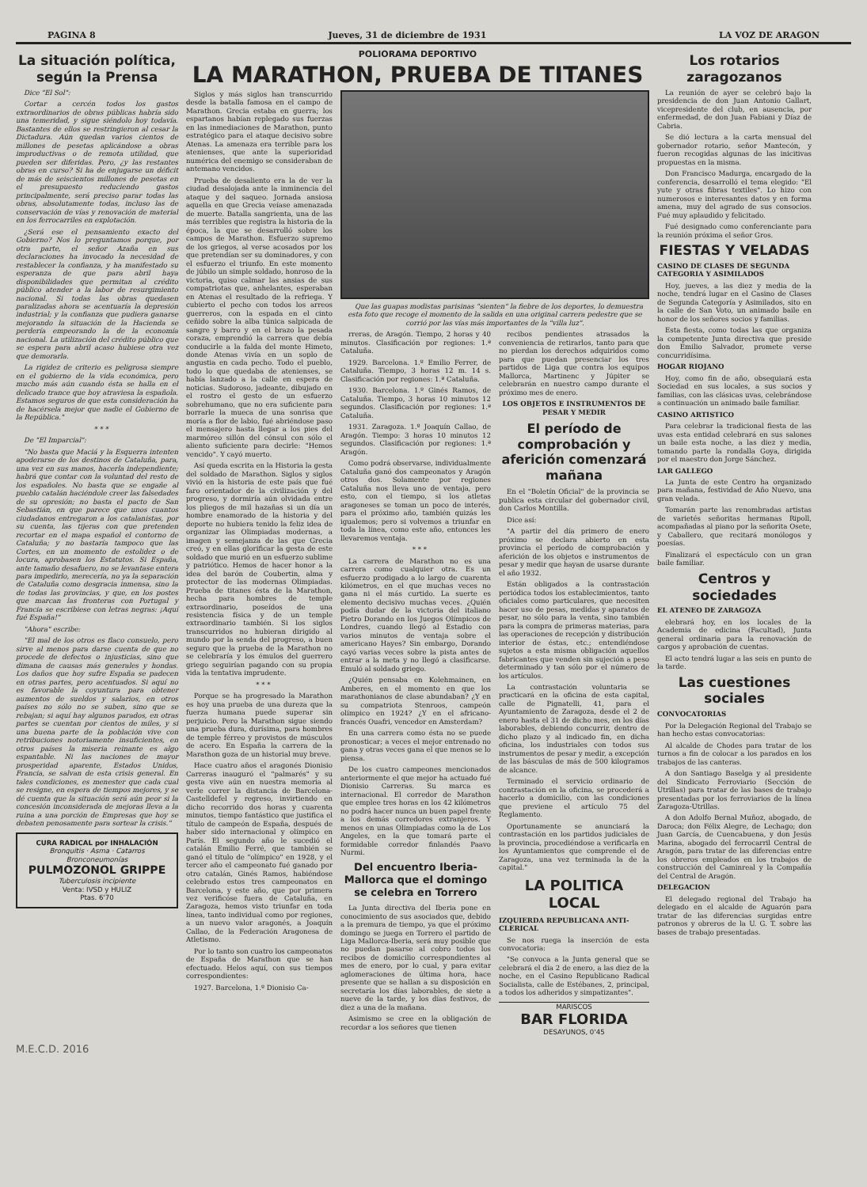PAGINA 8 Jueves, 31 de diciembre de 1931 LA VOZ DE ARAGON
La situación política, según la Prensa
Dice "El Sol":
Cortar a cercén todos los gastos extraordinarios de obras públicas habría sido una temeridad, y sigue siéndolo hoy todavía. Bastantes de ellos se restringieron al cesar la Dictadura. Aún quedan varios cientos de millones de pesetas aplicándose a obras improductivas o de remota utilidad, que pueden ser diferidas. Pero, ¿y las restantes obras en curso? Si ha de enjugarse un déficit de más de seiscientos millones de pesetas en el presupuesto reduciendo gastos principalmente, será preciso parar todas las obras, absolutamente todas, incluso las de conservación de vías y renovación de material en los ferrocarriles en explotación.
¿Será ese el pensamiento exacto del Gobierno? Nos lo preguntamos porque, por otra parte, el señor Azaña en sus declaraciones ha invocado la necesidad de restablecer la confianza, y ha manifestado su esperanza de que para abril haya disponibilidades que permitan al crédito público atender a la labor de resurgimiento nacional. Si todas las obras quedasen paralizadas ahora se acentuaría la depresión industrial; y la confianza que pudiera ganarse mejorando la situación de la Hacienda se perdería empeorando la de la economía nacional. La utilización del crédito público que se espera para abril acaso hubiese otra vez que demorarla.
La rigidez de criterio es peligrosa siempre en el gobierno de la vida económica, pero mucho más aún cuando ésta se halla en el delicado trance que hoy atraviesa la española. Estamos seguros de que esta consideración ha de hacérsela mejor que nadie el Gobierno de la República."
* * *
De "El Imparcial":
"No basta que Maciá y la Esquerra intenten apoderarse de los destinos de Cataluña, para, una vez en sus manos, hacerla independiente; habrá que contar con la voluntad del resto de los españoles. No basta que se engañe al pueblo catalán haciéndole creer las falsedades de su opresión; no basta el pacto de San Sebastián, en que parece que unos cuantos ciudadanos entregaron a los catalanistas, por su cuenta, las tijeras con que pretenden recortar en el mapa español el contorno de Cataluña; y no bastaría tampoco que las Cortes, en un momento de estolidez o de locura, aprobasen los Estatutos. Si España, ante tamaño desafuero, no se levantase entera para impedirlo, merecería, no ya la separación de Cataluña como desgracia inmensa, sino la de todas las provincias, y que, en los postes que marcan las fronteras con Portugal y Francia se escribiese con letras negras: ¡Aquí fué España!"
"Ahora" escribe:
"El mal de los otros es flaco consuelo, pero sirve al menos para darse cuenta de que no procede de defectos o injusticias, sino que dimana de causas más generales y hondas. Los daños que hoy sufre España se padecen en otras partes, pero acentuados. Si aquí no es favorable la coyuntura para obtener aumentos de sueldos y salarios, en otros países no sólo no se suben, sino que se rebajan; si aquí hay algunos parados, en otras partes se cuentan por cientos de miles, y si una buena parte de la población vive con retribuciones notoriamente insuficientes, en otros países la miseria reinante es algo espantable. Ni las naciones de mayor prosperidad aparente, Estados Unidos, Francia, se salvan de esta crisis general. En tales condiciones, es menester que cada cual se resigne, en espera de tiempos mejores, y se dé cuenta que la situación será aún peor si la concesión inconsiderada de mejoras lleva a la ruina a una porción de Empresas que hoy se debaten penosamente para sortear la crisis."
CURA RADICAL por INHALACIÓN
Bronquitis · Asma · Catarros
Bronconeumonías
PULMOZONOL GRIPPE
Tuberculosis incipiente
Venta: IVSD y HULIZ
Ptas. 6'70
POLIORAMA DEPORTIVO
LA MARATHON, PRUEBA DE TITANES
Siglos y más siglos han transcurrido desde la batalla famosa en el campo de Marathon. Grecia estaba en guerra; los espartanos habían replegado sus fuerzas en las inmediaciones de Marathon, punto estratégico para el ataque decisivo sobre Atenas. La amenaza era terrible para los atenienses, que ante la superioridad numérica del enemigo se consideraban de antemano vencidos.
Prueba de desaliento era la de ver la ciudad desalojada ante la inminencia del ataque y del saqueo. Jornada ansiosa aquella en que Grecia veíase amenazada de muerte. Batalla sangrienta, una de las más terribles que registra la historia de la época, la que se desarrolló sobre los campos de Marathon. Esfuerzo supremo de los griegos, al verse acosados por los que pretendían ser su dominadores, y con el esfuerzo el triunfo. En este momento de júbilo un simple soldado, honroso de la victoria, quiso calmar las ansias de sus compatriotas que, anhelantes, esperaban en Atenas el resultado de la refriega. Y cubierto el pecho con todos los arreos guerreros, con la espada en el cinto ceñido sobre la alba túnica salpicada de sangre y barro y en el brazo la pesada coraza, emprendió la carrera que debía conducirle a la falda del monte Himeto, donde Atenas vivía en un soplo de angustia en cada pecho. Todo el pueblo, todo lo que quedaba de atenienses, se había lanzado a la calle en espera de noticias. Sudoroso, jadeante, dibujado en el rostro el gesto de un esfuerzo sobrehumano, que no era suficiente para borrarle la mueca de una sonrisa que moría a flor de labio, fué abriéndose paso el mensajero hasta llegar a los pies del marmóreo sillón del cónsul con sólo el aliento suficiente para decirle: "Hemos vencido". Y cayó muerto.
Así queda escrita en la Historia la gesta del soldado de Marathon. Siglos y siglos vivió en la historia de este país que fué faro orientador de la civilización y del progreso, y dormiría aún olvidada entre los pliegos de mil hazañas si un día un hombre enamorado de la historia y del deporte no hubiera tenido la feliz idea de organizar las Olimpiadas modernas, a imagen y semejanza de las que Grecia creó, y en ellas glorificar la gesta de este soldado que murió en un esfuerzo sublime y patriótico. Hemos de hacer honor a la idea del barón de Coubertin, alma y protector de las modernas Olimpiadas. Prueba de titanes ésta de la Marathon, hecha para hombres de temple extraordinario, poseídos de una resistencia física y de un temple extraordinario también. Si los siglos transcurridos no hubieran dirigido al mundo por la senda del progreso, a buen seguro que la prueba de la Marathon no se celebraría y los émulos del guerrero griego seguirían pagando con su propia vida la tentativa imprudente.
* * *
Porque se ha progresado la Marathon es hoy una prueba de una dureza que la fuerza humana puede superar sin perjuicio. Pero la Marathon sigue siendo una prueba dura, durísima, para hombres de temple férreo y provistos de músculos de acero. En España la carrera de la Marathon goza de un historial muy breve.
Hace cuatro años el aragonés Dionisio Carreras inauguró el "palmarés" y su gesta vive aún en nuestra memoria al verle correr la distancia de Barcelona-Castelldefel y regreso, invirtiendo en dicho recorrido dos horas y cuarenta minutos, tiempo fantástico que justifica el título de campeón de España, después de haber sido internacional y olímpico en París. El segundo año le sucedió el catalán Emilio Ferré, que también se ganó el título de "olímpico" en 1928, y el tercer año el campeonato fué ganado por otro catalán, Ginés Ramos, habiéndose celebrado estos tres campeonatos en Barcelona, y este año, que por primera vez verificóse fuera de Cataluña, en Zaragoza, hemos visto triunfar en toda línea, tanto individual como por regiones, a un nuevo valor aragonés, a Joaquín Callao, de la Federación Aragonesa de Atletismo.
Por lo tanto son cuatro los campeonatos de España de Marathon que se han efectuado. Helos aquí, con sus tiempos correspondientes:
1927. Barcelona, 1.º Dionisio Ca-
Que las guapas modistas parisinas "sienten" la fiebre de los deportes, lo demuestra esta foto que recoge el momento de la salida en una original carrera pedestre que se corrió por las vías más importantes de la "villa luz".
rreras, de Aragón. Tiempo, 2 horas y 40 minutos. Clasificación por regiones: 1.ª Cataluña.
1929. Barcelona. 1.º Emilio Ferrer, de Cataluña. Tiempo, 3 horas 12 m. 14 s. Clasificación por regiones: 1.ª Cataluña.
1930. Barcelona. 1.º Ginés Ramos, de Cataluña. Tiempo, 3 horas 10 minutos 12 segundos. Clasificación por regiones: 1.ª Cataluña.
1931. Zaragoza. 1.º Joaquín Callao, de Aragón. Tiempo: 3 horas 10 minutos 12 segundos. Clasificación por regiones: 1.ª Aragón.
Como podrá observarse, individualmente Cataluña ganó dos campeonatos y Aragón otros dos. Solamente por regiones Cataluña nos lleva uno de ventaja, pero esto, con el tiempo, si los atletas aragoneses se toman un poco de interés, para el próximo año, también quizás les igualemos; pero si volvemos a triunfar en toda la línea, como este año, entonces les llevaremos ventaja.
* * *
La carrera de Marathon no es una carrera como cualquier otra. Es un esfuerzo prodigado a lo largo de cuarenta kilómetros, en el que muchas veces no gana ni el más curtido. La suerte es elemento decisivo muchas veces. ¿Quién podía dudar de la victoria del italiano Pietro Dorando en los Juegos Olímpicos de Londres, cuando llegó al Estadio con varios minutos de ventaja sobre el americano Hayes? Sin embargo, Dorando cayó varias veces sobre la pista antes de entrar a la meta y no llegó a clasificarse. Emuló al soldado griego.
¿Quién pensaba en Kolehmainen, en Amberes, en el momento en que los marathonianos de clase abundaban? ¿Y en su compatriota Stenroos, campeón olímpico en 1924? ¿Y en el africano-francés Ouafri, vencedor en Amsterdam?
En una carrera como ésta no se puede pronosticar; a veces el mejor entrenado no gana y otras veces gana el que menos se lo piensa.
De los cuatro campeones mencionados anteriormente el que mejor ha actuado fué Dionisio Carreras. Su marca es internacional. El corredor de Marathon que emplee tres horas en los 42 kilómetros no podrá hacer nunca un buen papel frente a los demás corredores extranjeros. Y menos en unas Olimpiadas como la de Los Angeles, en la que tomará parte el formidable corredor finlandés Paavo Nurmi.
Del encuentro Iberia-Mallorca que el domingo se celebra en Torrero
La Junta directiva del Iberia pone en conocimiento de sus asociados que, debido a la premura de tiempo, ya que el próximo domingo se juega en Torrero el partido de Liga Mallorca-Iberia, será muy posible que no puedan pasarse al cobro todos los recibos de domicilio correspondientes al mes de enero, por lo cual, y para evitar aglomeraciones de última hora, hace presente que se hallan a su disposición en secretaría los días laborables, de siete a nueve de la tarde, y los días festivos, de diez a una de la mañana.
Asimismo se cree en la obligación de recordar a los señores que tienen
recibos pendientes atrasados la conveniencia de retirarlos, tanto para que no pierdan los derechos adquiridos como para que puedan presenciar los tres partidos de Liga que contra los equipos Mallorca, Martinenc y Júpiter se celebrarán en nuestro campo durante el próximo mes de enero.
LOS OBJETOS E INSTRUMENTOS DE PESAR Y MEDIR
El período de comprobación y aferición comenzará mañana
En el "Boletín Oficial" de la provincia se publica esta circular del gobernador civil, don Carlos Montilla.
Dice así:
"A partir del día primero de enero próximo se declara abierto en esta provincia el período de comprobación y aferición de los objetos e instrumentos de pesar y medir que hayan de usarse durante el año 1932.
Están obligados a la contrastación periódica todos los establecimientos, tanto oficiales como particulares, que necesiten hacer uso de pesas, medidas y aparatos de pesar, no sólo para la venta, sino también para la compra de primeras materias, para las operaciones de recepción y distribución interior de éstas, etc.; entendiéndose sujetos a esta misma obligación aquellos fabricantes que venden sin sujeción a peso determinado y tan sólo por el número de los artículos.
La contrastación voluntaria se practicará en la oficina de esta capital, calle de Pignatelli, 41, para el Ayuntamiento de Zaragoza, desde el 2 de enero hasta el 31 de dicho mes, en los días laborables, debiendo concurrir, dentro de dicho plazo y al indicado fin, en dicha oficina, los industriales con todos sus instrumentos de pesar y medir, a excepción de las básculas de más de 500 kilogramos de alcance.
Terminado el servicio ordinario de contrastación en la oficina, se procederá a hacerlo a domicilio, con las condiciones que previene el artículo 75 del Reglamento.
Oportunamente se anunciará la contrastación en los partidos judiciales de la provincia, procediéndose a verificarla en los Ayuntamientos que comprende el de Zaragoza, una vez terminada la de la capital."
LA POLITICA LOCAL
IZQUIERDA REPUBLICANA ANTI-CLERICAL
Se nos ruega la inserción de esta convocatoria:
"Se convoca a la Junta general que se celebrará el día 2 de enero, a las diez de la noche, en el Casino Republicano Radical Socialista, calle de Estébanes, 2, principal, a todos los adheridos y simpatizantes".
MARISCOS
BAR FLORIDA
DESAYUNOS, 0'45
Los rotarios zaragozanos
La reunión de ayer se celebró bajo la presidencia de don Juan Antonio Gallart, vicepresidente del club, en ausencia, por enfermedad, de don Juan Fabiani y Díaz de Cabria.
Se dió lectura a la carta mensual del gobernador rotario, señor Mantecón, y fueron recogidas algunas de las inicitivas propuestas en la misma.
Don Francisco Madurga, encargado de la conferencia, desarrolló el tema elegido: "El yute y otras fibras textiles". Lo hizo con numerosos e interesantes datos y en forma amena, muy del agrado de sus consocios. Fué muy aplaudido y felicitado.
Fué designado como conferenciante para la reunión próxima el señor Gros.
FIESTAS Y VELADAS
CASINO DE CLASES DE SEGUNDA CATEGORIA Y ASIMILADOS
Hoy, jueves, a las diez y media de la noche, tendrá lugar en el Casino de Clases de Segunda Categoría y Asimilados, sito en la calle de San Voto, un animado baile en honor de los señores socios y familias.
Esta fiesta, como todas las que organiza la competente Junta directiva que preside don Emilio Salvador, promete verse concurridísima.
HOGAR RIOJANO
Hoy, como fin de año, obsequiará esta Sociedad en sus locales, a sus socios y familias, con las clásicas uvas, celebrándose a continuación un animado baile familiar.
CASINO ARTISTICO
Para celebrar la tradicional fiesta de las uvas esta entidad celebrará en sus salones un baile esta noche, a las diez y media, tomando parte la rondalla Goya, dirigida por el maestro don Jorge Sánchez.
LAR GALLEGO
La Junta de este Centro ha organizado para mañana, festividad de Año Nuevo, una gran velada.
Tomarán parte las renombradas artistas de varietés señoritas hermanas Ripoll, acompañadas al piano por la señorita Osete, y Caballero, que recitará monólogos y poesías.
Finalizará el espectáculo con un gran baile familiar.
Centros y sociedades
EL ATENEO DE ZARAGOZA
elebrará hoy, en los locales de la Academia de edicina (Facultad), Junta general ordinaria para la renovación de cargos y aprobación de cuentas.
El acto tendrá lugar a las seis en punto de la tarde.
Las cuestiones sociales
CONVOCATORIAS
Por la Delegación Regional del Trabajo se han hecho estas convocatorias:
Al alcalde de Chodes para tratar de los turnos a fin de colocar a los parados en los trabajos de las canteras.
A don Santiago Baselga y al presidente del Sindicato Ferroviario (Sección de Utrillas) para tratar de las bases de trabajo presentadas por los ferroviarios de la línea Zaragoza-Utrillas.
A don Adolfo Bernal Muñoz, abogado, de Daroca; don Félix Alegre, de Lechago; don Juan García, de Cuencabuena, y don Jesús Marina, abogado del ferrocarril Central de Aragón, para tratar de las diferencias entre los obreros empleados en los trabajos de construcción del Caminreal y la Compañía del Central de Aragón.
DELEGACION
El delegado regional del Trabajo ha delegado en el alcalde de Aguarón para tratar de las diferencias surgidas entre patronos y obreros de la U. G. T. sobre las bases de trabajo presentadas.
M.E.C.D. 2016